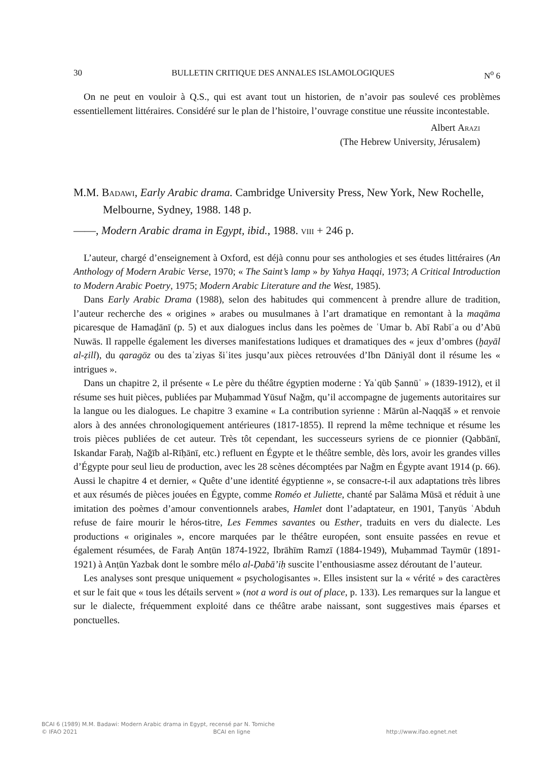30 BULLETIN CRITIQUE DES ANNALES ISLAMOLOGIQUES N<sup>o</sup> 6
On ne peut en vouloir à Q.S., qui est avant tout un historien, de n’avoir pas soulevé ces problèmes essentiellement littéraires. Considéré sur le plan de l’histoire, l’ouvrage constitue une réussite incontestable.
Albert Arazi
(The Hebrew University, Jérusalem)
M.M. Badawi, Early Arabic drama. Cambridge University Press, New York, New Rochelle, Melbourne, Sydney, 1988. 148 p.
——, Modern Arabic drama in Egypt, ibid., 1988. viii + 246 p.
L’auteur, chargé d’enseignement à Oxford, est déjà connu pour ses anthologies et ses études littéraires (An Anthology of Modern Arabic Verse, 1970; « The Saint’s lamp » by Yahya Haqqi, 1973; A Critical Introduction to Modern Arabic Poetry, 1975; Modern Arabic Literature and the West, 1985).
Dans Early Arabic Drama (1988), selon des habitudes qui commencent à prendre allure de tradition, l’auteur recherche des « origines » arabes ou musulmanes à l’art dramatique en remontant à la maqāma picaresque de Hamaḏānī (p. 5) et aux dialogues inclus dans les poèmes de ʿUmar b. Abī Rabīʿa ou d’Abū Nuwās. Il rappelle également les diverses manifestations ludiques et dramatiques des « jeux d’ombres (ḫayāl al-ẓill), du qaragöz ou des taʿziyas šiʿites jusqu’aux pièces retrouvées d’Ibn Dāniyāl dont il résume les « intrigues ».
Dans un chapitre 2, il présente « Le père du théâtre égyptien moderne : Yaʿqūb Ṣannūʿ » (1839-1912), et il résume ses huit pièces, publiées par Muḥammad Yūsuf Naǧm, qu’il accompagne de jugements autoritaires sur la langue ou les dialogues. Le chapitre 3 examine « La contribution syrienne : Mārūn al-Naqqāš » et renvoie alors à des années chronologiquement antérieures (1817-1855). Il reprend la même technique et résume les trois pièces publiées de cet auteur. Très tôt cependant, les successeurs syriens de ce pionnier (Qabbānī, Iskandar Faraḥ, Naǧīb al-Rīḥānī, etc.) refluent en Égypte et le théâtre semble, dès lors, avoir les grandes villes d’Égypte pour seul lieu de production, avec les 28 scènes décomptées par Naǧm en Égypte avant 1914 (p. 66). Aussi le chapitre 4 et dernier, « Quête d’une identité égyptienne », se consacre-t-il aux adaptations très libres et aux résumés de pièces jouées en Égypte, comme Roméo et Juliette, chanté par Salāma Mūsā et réduit à une imitation des poèmes d’amour conventionnels arabes, Hamlet dont l’adaptateur, en 1901, Ṭanyūs ʿAbduh refuse de faire mourir le héros-titre, Les Femmes savantes ou Esther, traduits en vers du dialecte. Les productions « originales », encore marquées par le théâtre européen, sont ensuite passées en revue et également résumées, de Faraḥ Anṭūn 1874-1922, Ibrāhīm Ramzī (1884-1949), Muḥammad Taymūr (1891-1921) à Anṭūn Yazbak dont le sombre mélo al-Ḍabā’iḥ suscite l’enthousiasme assez déroutant de l’auteur.
Les analyses sont presque uniquement « psychologisantes ». Elles insistent sur la « vérité » des caractères et sur le fait que « tous les détails servent » (not a word is out of place, p. 133). Les remarques sur la langue et sur le dialecte, fréquemment exploité dans ce théâtre arabe naissant, sont suggestives mais éparses et ponctuelles.
BCAI 6 (1989) M.M. Badawi: Modern Arabic drama in Egypt, recensé par N. Tomiche
© IFAO 2021 BCAI en ligne http://www.ifao.egnet.net